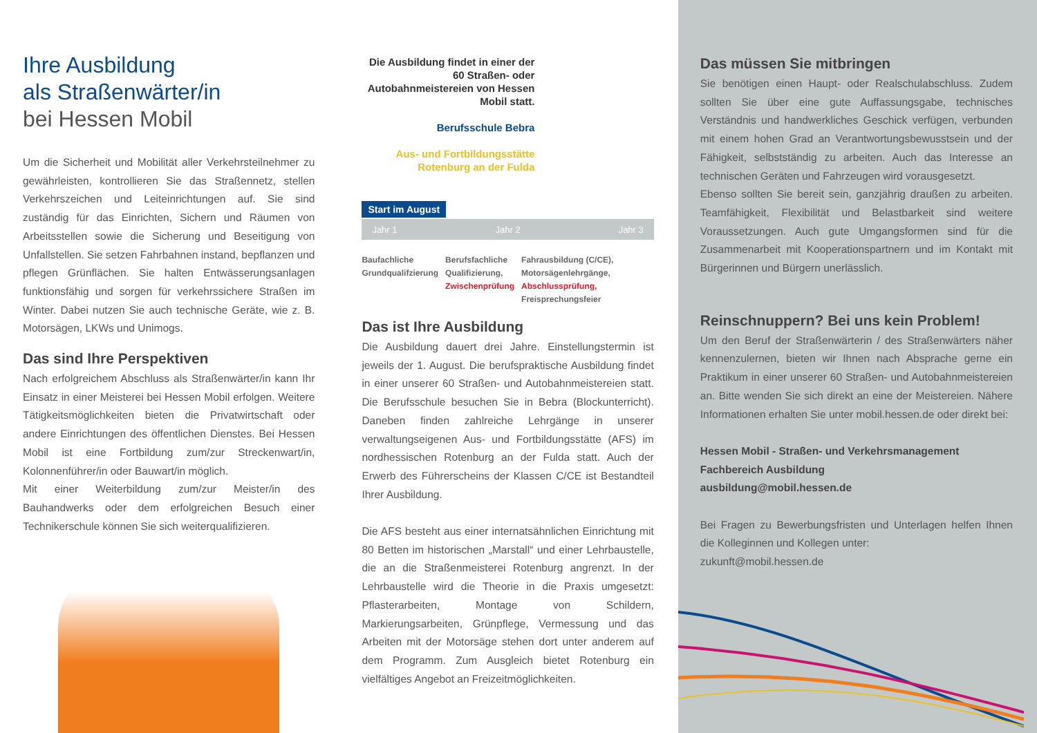Ihre Ausbildung
als Straßenwärter/in
bei Hessen Mobil
Um die Sicherheit und Mobilität aller Verkehrsteilnehmer zu gewährleisten, kontrollieren Sie das Straßennetz, stellen Verkehrszeichen und Leiteinrichtungen auf. Sie sind zuständig für das Einrichten, Sichern und Räumen von Arbeitsstellen sowie die Sicherung und Beseitigung von Unfallstellen. Sie setzen Fahrbahnen instand, bepflanzen und pflegen Grünflächen. Sie halten Entwässerungsanlagen funktionsfähig und sorgen für verkehrssichere Straßen im Winter. Dabei nutzen Sie auch technische Geräte, wie z. B. Motorsägen, LKWs und Unimogs.
Das sind Ihre Perspektiven
Nach erfolgreichem Abschluss als Straßenwärter/in kann Ihr Einsatz in einer Meisterei bei Hessen Mobil erfolgen. Weitere Tätigkeitsmöglichkeiten bieten die Privatwirtschaft oder andere Einrichtungen des öffentlichen Dienstes. Bei Hessen Mobil ist eine Fortbildung zum/zur Streckenwart/in, Kolonnenführer/in oder Bauwart/in möglich.
Mit einer Weiterbildung zum/zur Meister/in des Bauhandwerks oder dem erfolgreichen Besuch einer Technikerschule können Sie sich weiterqualifizieren.
Die Ausbildung findet in einer der 60 Straßen- oder Autobahnmeistereien von Hessen Mobil statt.
Berufsschule Bebra
Aus- und Fortbildungsstätte Rotenburg an der Fulda
Start im August
Jahr 1 Jahr 2 Jahr 3
Baufachliche Grundqualifzierung
Berufsfachliche Qualifizierung, Zwischenprüfung
Fahrausbildung (C/CE), Motorsägenlehrgänge, Abschlussprüfung, Freisprechungsfeier
Das ist Ihre Ausbildung
Die Ausbildung dauert drei Jahre. Einstellungstermin ist jeweils der 1. August. Die berufspraktische Ausbildung findet in einer unserer 60 Straßen- und Autobahnmeistereien statt. Die Berufsschule besuchen Sie in Bebra (Blockunterricht). Daneben finden zahlreiche Lehrgänge in unserer verwaltungseigenen Aus- und Fortbildungsstätte (AFS) im nordhessischen Rotenburg an der Fulda statt. Auch der Erwerb des Führerscheins der Klassen C/CE ist Bestandteil Ihrer Ausbildung.
Die AFS besteht aus einer internatsähnlichen Einrichtung mit 80 Betten im historischen „Marstall“ und einer Lehrbaustelle, die an die Straßenmeisterei Rotenburg angrenzt. In der Lehrbaustelle wird die Theorie in die Praxis umgesetzt: Pflasterarbeiten, Montage von Schildern, Markierungsarbeiten, Grünpflege, Vermessung und das Arbeiten mit der Motorsäge stehen dort unter anderem auf dem Programm. Zum Ausgleich bietet Rotenburg ein vielfältiges Angebot an Freizeitmöglichkeiten.
Das müssen Sie mitbringen
Sie benötigen einen Haupt- oder Realschulabschluss. Zudem sollten Sie über eine gute Auffassungsgabe, technisches Verständnis und handwerkliches Geschick verfügen, verbunden mit einem hohen Grad an Verantwortungsbewusstsein und der Fähigkeit, selbstständig zu arbeiten. Auch das Interesse an technischen Geräten und Fahrzeugen wird vorausgesetzt.
Ebenso sollten Sie bereit sein, ganzjährig draußen zu arbeiten. Teamfähigkeit, Flexibilität und Belastbarkeit sind weitere Voraussetzungen. Auch gute Umgangsformen sind für die Zusammenarbeit mit Kooperationspartnern und im Kontakt mit Bürgerinnen und Bürgern unerlässlich.
Reinschnuppern? Bei uns kein Problem!
Um den Beruf der Straßenwärterin / des Straßenwärters näher kennenzulernen, bieten wir Ihnen nach Absprache gerne ein Praktikum in einer unserer 60 Straßen- und Autobahnmeistereien an. Bitte wenden Sie sich direkt an eine der Meistereien. Nähere Informationen erhalten Sie unter mobil.hessen.de oder direkt bei:
Hessen Mobil - Straßen- und Verkehrsmanagement
Fachbereich Ausbildung
ausbildung@mobil.hessen.de
Bei Fragen zu Bewerbungsfristen und Unterlagen helfen Ihnen die Kolleginnen und Kollegen unter:
zukunft@mobil.hessen.de